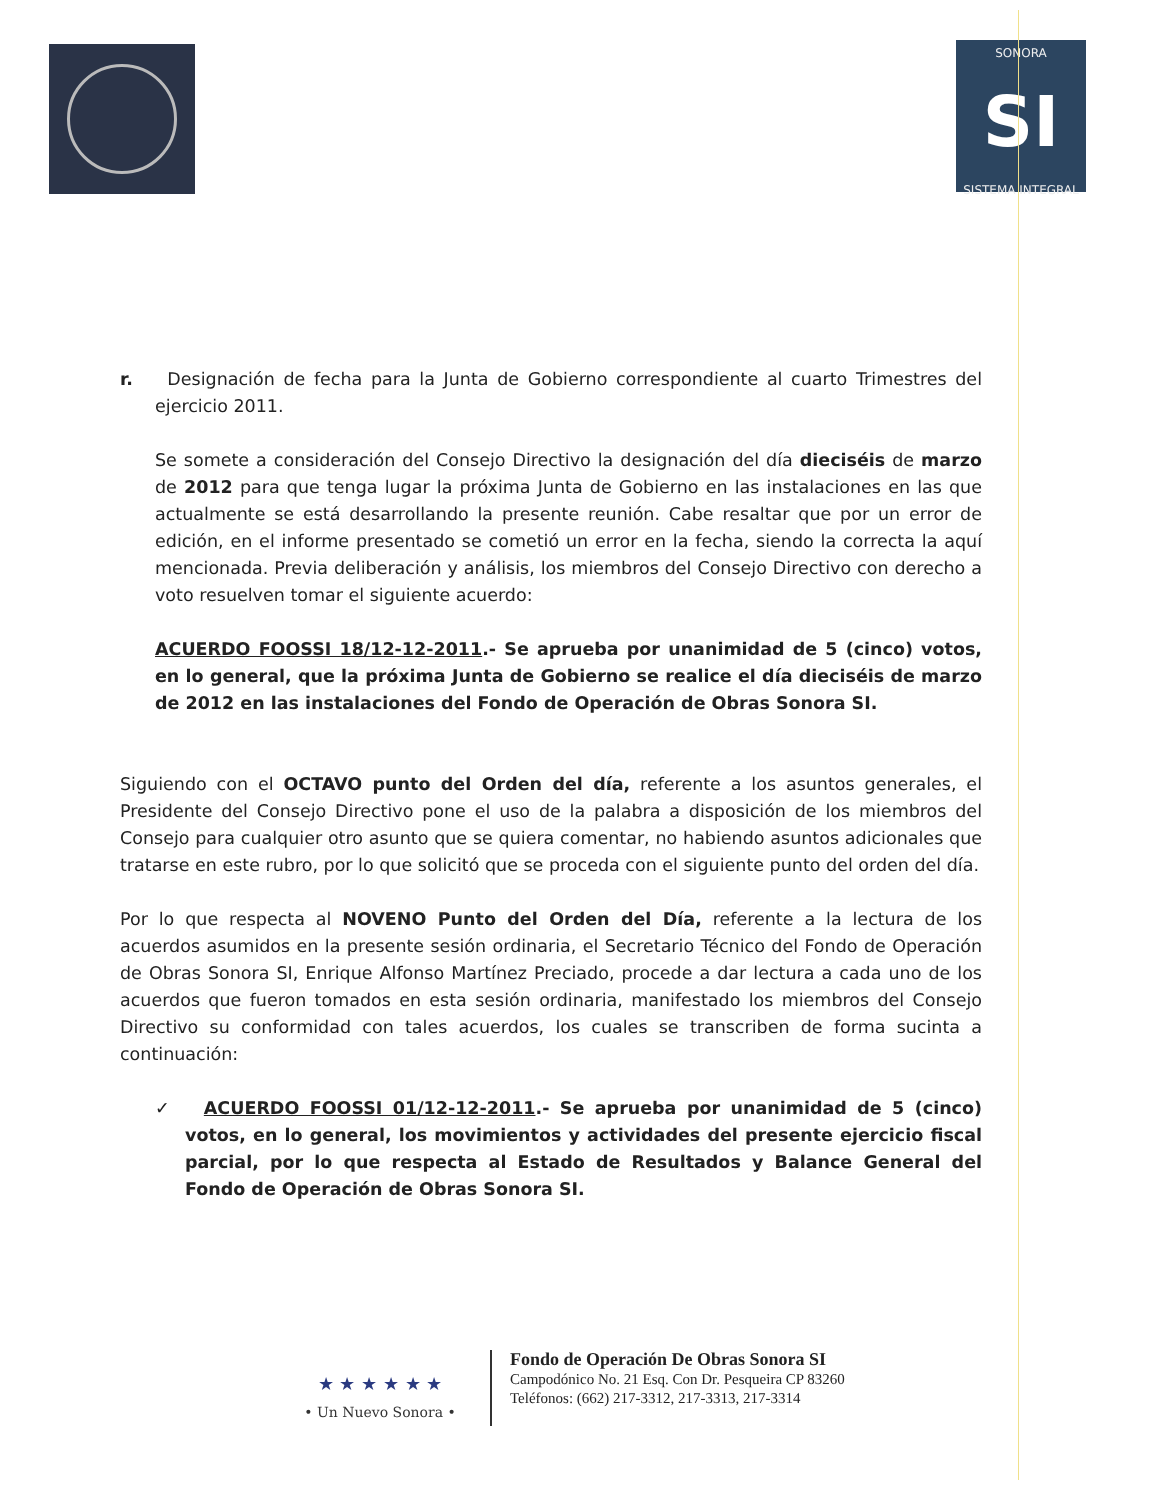SONORA
SI
SISTEMA INTEGRAL
r. Designación de fecha para la Junta de Gobierno correspondiente al cuarto Trimestres del ejercicio 2011.
Se somete a consideración del Consejo Directivo la designación del día dieciséis de marzo de 2012 para que tenga lugar la próxima Junta de Gobierno en las instalaciones en las que actualmente se está desarrollando la presente reunión. Cabe resaltar que por un error de edición, en el informe presentado se cometió un error en la fecha, siendo la correcta la aquí mencionada. Previa deliberación y análisis, los miembros del Consejo Directivo con derecho a voto resuelven tomar el siguiente acuerdo:
ACUERDO FOOSSI 18/12-12-2011.- Se aprueba por unanimidad de 5 (cinco) votos, en lo general, que la próxima Junta de Gobierno se realice el día dieciséis de marzo de 2012 en las instalaciones del Fondo de Operación de Obras Sonora SI.
Siguiendo con el OCTAVO punto del Orden del día, referente a los asuntos generales, el Presidente del Consejo Directivo pone el uso de la palabra a disposición de los miembros del Consejo para cualquier otro asunto que se quiera comentar, no habiendo asuntos adicionales que tratarse en este rubro, por lo que solicitó que se proceda con el siguiente punto del orden del día.
Por lo que respecta al NOVENO Punto del Orden del Día, referente a la lectura de los acuerdos asumidos en la presente sesión ordinaria, el Secretario Técnico del Fondo de Operación de Obras Sonora SI, Enrique Alfonso Martínez Preciado, procede a dar lectura a cada uno de los acuerdos que fueron tomados en esta sesión ordinaria, manifestado los miembros del Consejo Directivo su conformidad con tales acuerdos, los cuales se transcriben de forma sucinta a continuación:
✓ ACUERDO FOOSSI 01/12-12-2011.- Se aprueba por unanimidad de 5 (cinco) votos, en lo general, los movimientos y actividades del presente ejercicio fiscal parcial, por lo que respecta al Estado de Resultados y Balance General del Fondo de Operación de Obras Sonora SI.
★ ★ ★ ★ ★ ★
• Un Nuevo Sonora •
Fondo de Operación De Obras Sonora SI
Campodónico No. 21 Esq. Con Dr. Pesqueira CP 83260
Teléfonos: (662) 217-3312, 217-3313, 217-3314